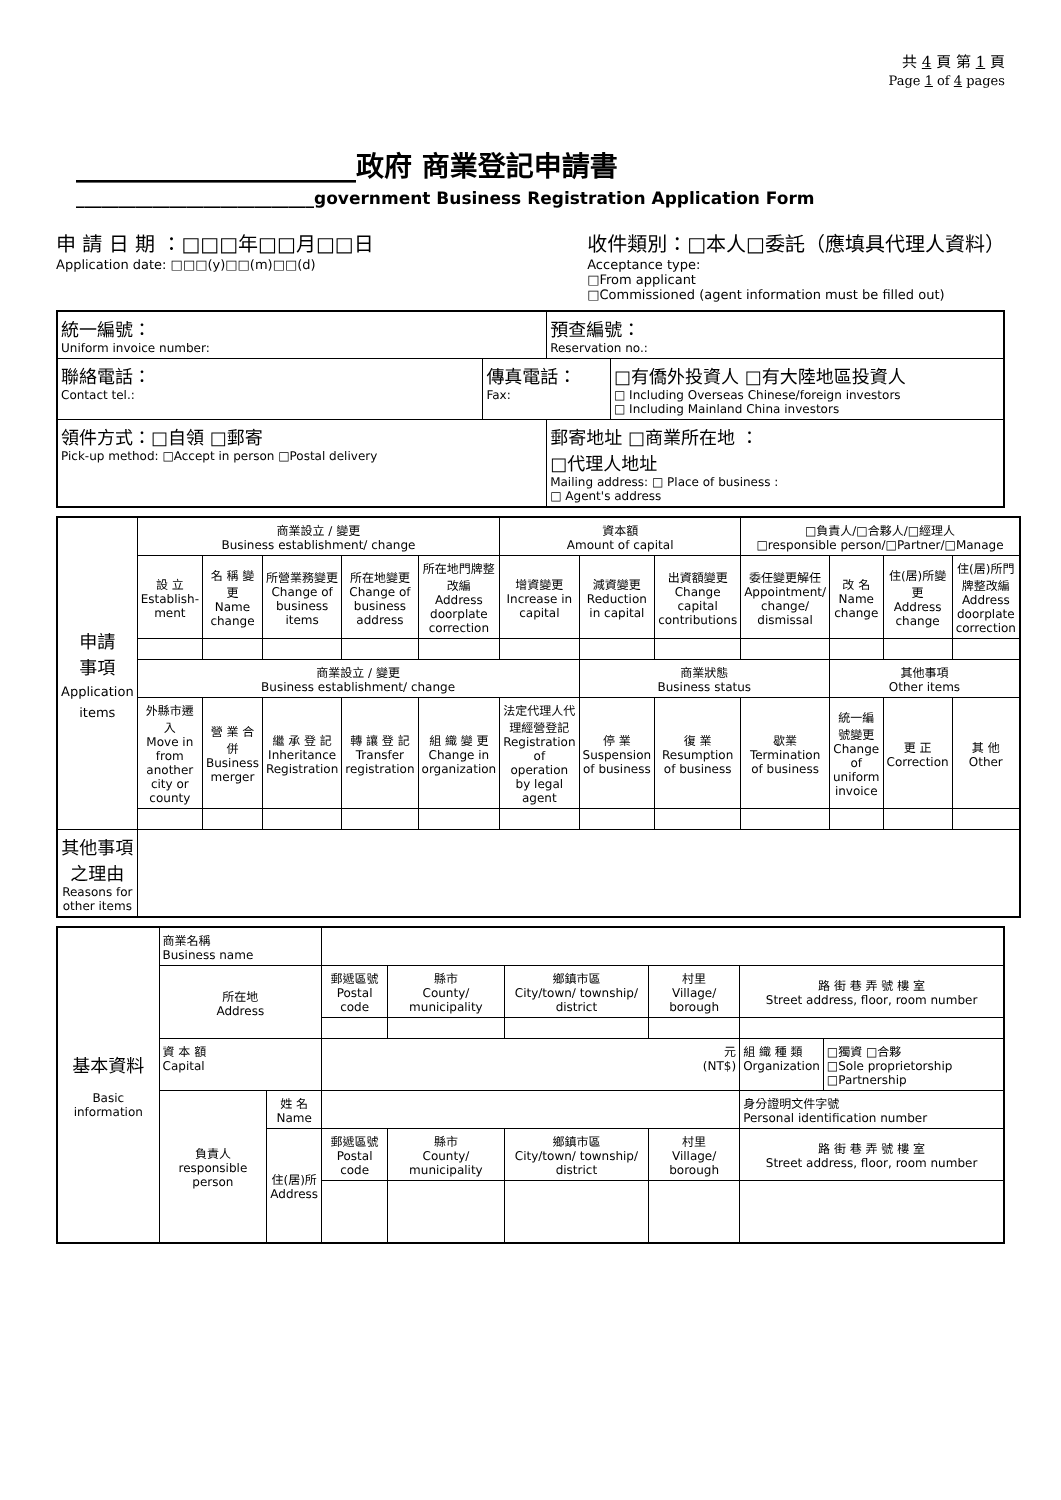共 4 頁 第 1 頁
Page 1 of 4 pages
____________________政府 商業登記申請書
____________________________government Business Registration Application Form
申 請 日 期 ：□□□年□□月□□日
Application date: □□□(y)□□(m)□□(d)
收件類別：□本人□委託（應填具代理人資料）
Acceptance type:
□From applicant
□Commissioned (agent information must be filled out)
| 統一編號： Uniform invoice number: | | 預查編號： Reservation no.: | |
| 聯絡電話： Contact tel.: | 傳真電話： Fax: | | □有僑外投資人 □有大陸地區投資人 □ Including Overseas Chinese/foreign investors □ Including Mainland China investors |
| 領件方式：□自領 □郵寄 Pick-up method: □Accept in person □Postal delivery | | 郵寄地址 □商業所在地 ： □代理人地址 Mailing address: □ Place of business : □ Agent's address | |
| 申請 事項 Application items | 商業設立 / 變更 Business establishment/ change | | | | | 資本額 Amount of capital | | | □負責人/□合夥人/□經理人 □responsible person/□Partner/□Manage | | | |
| | 設 立 Establish-ment | 名 稱 變 更 Name change | 所營業務變更 Change of business items | 所在地變更 Change of business address | 所在地門牌整改編 Address doorplate correction | 增資變更 Increase in capital | 減資變更 Reduction in capital | 出資額變更 Change capital contributions | 委任變更解任 Appointment/ change/ dismissal | 改 名 Name change | 住(居)所變更 Address change | 住(居)所門牌整改編 Address doorplate correction |
| | 商業設立 / 變更 Business establishment/ change | | | | | | 商業狀態 Business status | | | 其他事項 Other items | | |
| | 外縣市遷入 Move in from another city or county | 營 業 合 併 Business merger | 繼 承 登 記 Inheritance Registration | 轉 讓 登 記 Transfer registration | 組 織 變 更 Change in organization | 法定代理人代理經營登記 Registration of operation by legal agent | 停 業 Suspension of business | 復 業 Resumption of business | 歇業 Termination of business | 統一編號變更 Change of uniform invoice | 更 正 Correction | 其 他 Other |
| 其他事項之理由 Reasons for other items | | | | | | | | | | | | |
| 基本資料 Basic information | 商業名稱 Business name | | | | | | | |
| | 所在地 Address | | 郵遞區號 Postal code | 縣市 County/ municipality | 鄉鎮市區 City/town/ township/ district | 村里 Village/ borough | 路 街 巷 弄 號 樓 室 Street address, floor, room number | |
| | 資 本 額 Capital | | 元 (NT$) | | | | 組 織 種 類 Organization | □獨資 □合夥 □Sole proprietorship □Partnership |
| | 負責人 responsible person | 姓 名 Name | | | | | 身分證明文件字號 Personal identification number | |
| | | 住(居)所 Address | 郵遞區號 Postal code | 縣市 County/ municipality | 鄉鎮市區 City/town/ township/ district | 村里 Village/ borough | 路 街 巷 弄 號 樓 室 Street address, floor, room number | |